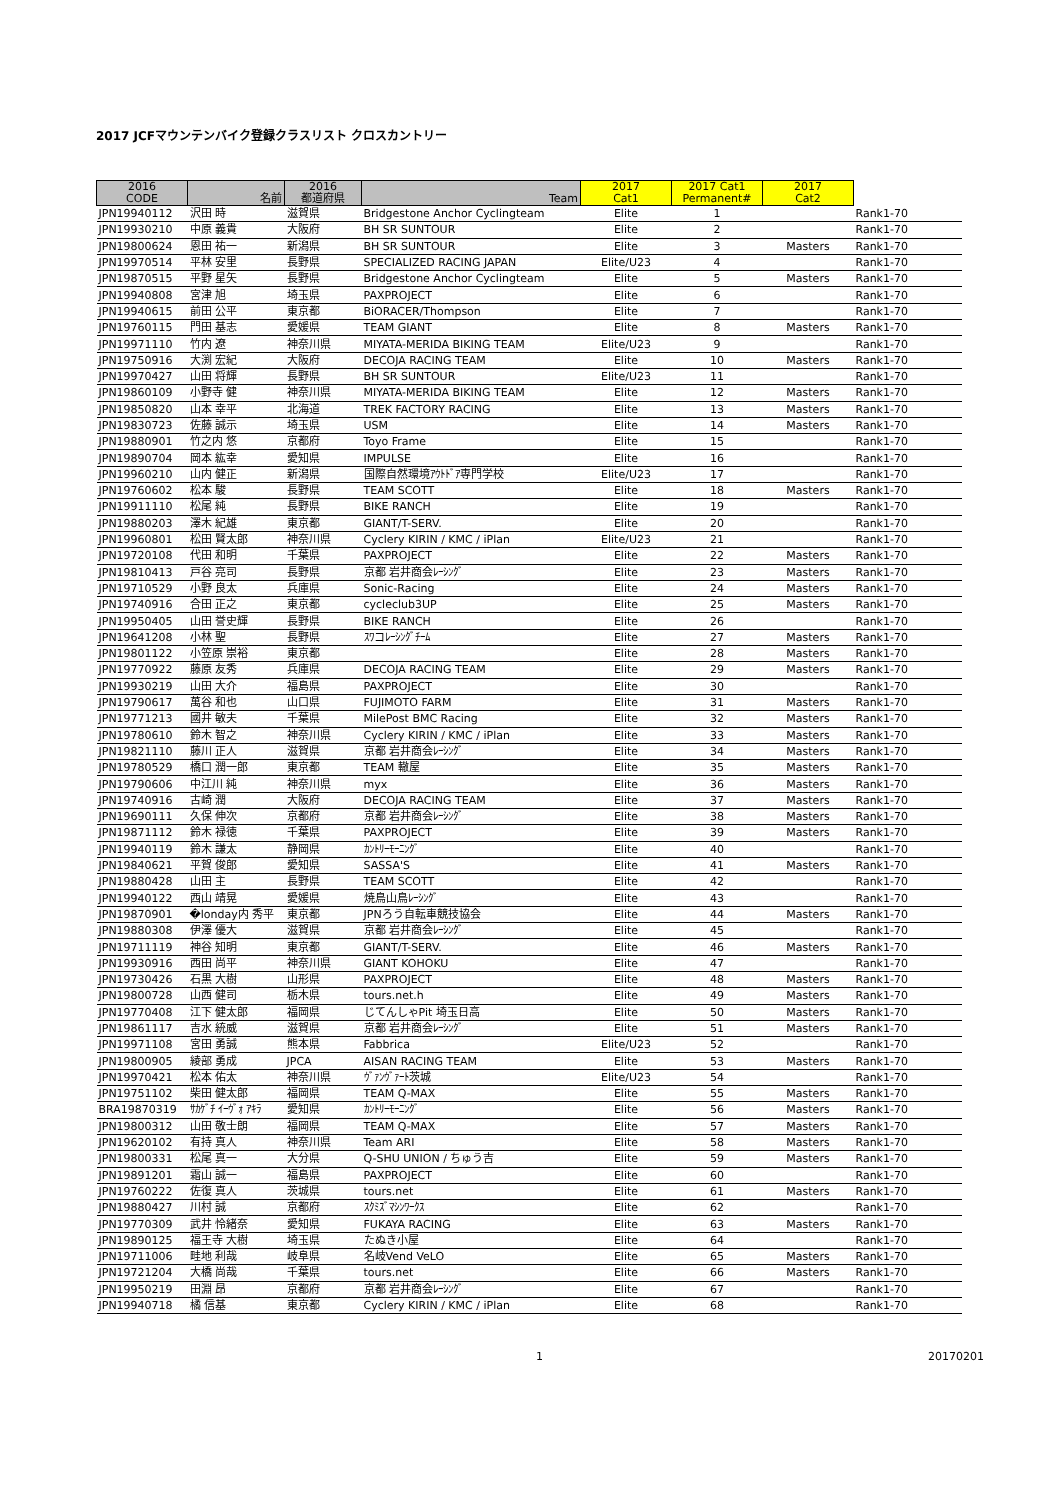2017 JCFマウンテンバイク登録クラスリスト クロスカントリー
| 2016 CODE | 名前 | 2016 都道府県 | Team | 2017 Cat1 | 2017 Cat1 Permanent# | 2017 Cat2 | |
| --- | --- | --- | --- | --- | --- | --- | --- |
| JPN19940112 | 沢田 時 | 滋賀県 | Bridgestone Anchor Cyclingteam | Elite | 1 | | Rank1-70 |
| JPN19930210 | 中原 義貴 | 大阪府 | BH SR SUNTOUR | Elite | 2 | | Rank1-70 |
| JPN19800624 | 恩田 祐一 | 新潟県 | BH SR SUNTOUR | Elite | 3 | Masters | Rank1-70 |
| JPN19970514 | 平林 安里 | 長野県 | SPECIALIZED RACING JAPAN | Elite/U23 | 4 | | Rank1-70 |
| JPN19870515 | 平野 星矢 | 長野県 | Bridgestone Anchor Cyclingteam | Elite | 5 | Masters | Rank1-70 |
| JPN19940808 | 宮津 旭 | 埼玉県 | PAXPROJECT | Elite | 6 | | Rank1-70 |
| JPN19940615 | 前田 公平 | 東京都 | BiORACER/Thompson | Elite | 7 | | Rank1-70 |
| JPN19760115 | 門田 基志 | 愛媛県 | TEAM GIANT | Elite | 8 | Masters | Rank1-70 |
| JPN19971110 | 竹内 遼 | 神奈川県 | MIYATA-MERIDA BIKING TEAM | Elite/U23 | 9 | | Rank1-70 |
| JPN19750916 | 大渕 宏紀 | 大阪府 | DECOJA RACING TEAM | Elite | 10 | Masters | Rank1-70 |
| JPN19970427 | 山田 将輝 | 長野県 | BH SR SUNTOUR | Elite/U23 | 11 | | Rank1-70 |
| JPN19860109 | 小野寺 健 | 神奈川県 | MIYATA-MERIDA BIKING TEAM | Elite | 12 | Masters | Rank1-70 |
| JPN19850820 | 山本 幸平 | 北海道 | TREK FACTORY RACING | Elite | 13 | Masters | Rank1-70 |
| JPN19830723 | 佐藤 誠示 | 埼玉県 | USM | Elite | 14 | Masters | Rank1-70 |
| JPN19880901 | 竹之内 悠 | 京都府 | Toyo Frame | Elite | 15 | | Rank1-70 |
| JPN19890704 | 岡本 紘幸 | 愛知県 | IMPULSE | Elite | 16 | | Rank1-70 |
| JPN19960210 | 山内 健正 | 新潟県 | 国際自然環境ｱｳﾄﾄﾞｱ専門学校 | Elite/U23 | 17 | | Rank1-70 |
| JPN19760602 | 松本 駿 | 長野県 | TEAM SCOTT | Elite | 18 | Masters | Rank1-70 |
| JPN19911110 | 松尾 純 | 長野県 | BIKE RANCH | Elite | 19 | | Rank1-70 |
| JPN19880203 | 澤木 紀雄 | 東京都 | GIANT/T-SERV. | Elite | 20 | | Rank1-70 |
| JPN19960801 | 松田 賢太郎 | 神奈川県 | Cyclery KIRIN / KMC / iPlan | Elite/U23 | 21 | | Rank1-70 |
| JPN19720108 | 代田 和明 | 千葉県 | PAXPROJECT | Elite | 22 | Masters | Rank1-70 |
| JPN19810413 | 戸谷 亮司 | 長野県 | 京都 岩井商会ﾚｰｼﾝｸﾞ | Elite | 23 | Masters | Rank1-70 |
| JPN19710529 | 小野 良太 | 兵庫県 | Sonic-Racing | Elite | 24 | Masters | Rank1-70 |
| JPN19740916 | 合田 正之 | 東京都 | cycleclub3UP | Elite | 25 | Masters | Rank1-70 |
| JPN19950405 | 山田 誉史輝 | 長野県 | BIKE RANCH | Elite | 26 | | Rank1-70 |
| JPN19641208 | 小林 聖 | 長野県 | ｽﾜコﾚｰｼﾝｸﾞﾁｰﾑ | Elite | 27 | Masters | Rank1-70 |
| JPN19801122 | 小笠原 崇裕 | 東京都 | | Elite | 28 | Masters | Rank1-70 |
| JPN19770922 | 藤原 友秀 | 兵庫県 | DECOJA RACING TEAM | Elite | 29 | Masters | Rank1-70 |
| JPN19930219 | 山田 大介 | 福島県 | PAXPROJECT | Elite | 30 | | Rank1-70 |
| JPN19790617 | 萬谷 和也 | 山口県 | FUJIMOTO FARM | Elite | 31 | Masters | Rank1-70 |
| JPN19771213 | 國井 敏夫 | 千葉県 | MilePost BMC Racing | Elite | 32 | Masters | Rank1-70 |
| JPN19780610 | 鈴木 智之 | 神奈川県 | Cyclery KIRIN / KMC / iPlan | Elite | 33 | Masters | Rank1-70 |
| JPN19821110 | 藤川 正人 | 滋賀県 | 京都 岩井商会ﾚｰｼﾝｸﾞ | Elite | 34 | Masters | Rank1-70 |
| JPN19780529 | 橋口 潤一郎 | 東京都 | TEAM 轍屋 | Elite | 35 | Masters | Rank1-70 |
| JPN19790606 | 中江川 純 | 神奈川県 | myx | Elite | 36 | Masters | Rank1-70 |
| JPN19740916 | 古崎 潤 | 大阪府 | DECOJA RACING TEAM | Elite | 37 | Masters | Rank1-70 |
| JPN19690111 | 久保 伸次 | 京都府 | 京都 岩井商会ﾚｰｼﾝｸﾞ | Elite | 38 | Masters | Rank1-70 |
| JPN19871112 | 鈴木 禄徳 | 千葉県 | PAXPROJECT | Elite | 39 | Masters | Rank1-70 |
| JPN19940119 | 鈴木 謙太 | 静岡県 | ｶﾝﾄﾘｰﾓｰﾆﾝｸﾞ | Elite | 40 | | Rank1-70 |
| JPN19840621 | 平賀 俊郎 | 愛知県 | SASSA'S | Elite | 41 | Masters | Rank1-70 |
| JPN19880428 | 山田 主 | 長野県 | TEAM SCOTT | Elite | 42 | | Rank1-70 |
| JPN19940122 | 西山 靖晃 | 愛媛県 | 焼鳥山鳥ﾚｰｼﾝｸﾞ | Elite | 43 | | Rank1-70 |
| JPN19870901 | �londay内 秀平 | 東京都 | JPNろう自転車競技協会 | Elite | 44 | Masters | Rank1-70 |
| JPN19880308 | 伊澤 優大 | 滋賀県 | 京都 岩井商会ﾚｰｼﾝｸﾞ | Elite | 45 | | Rank1-70 |
| JPN19711119 | 神谷 知明 | 東京都 | GIANT/T-SERV. | Elite | 46 | Masters | Rank1-70 |
| JPN19930916 | 西田 尚平 | 神奈川県 | GIANT KOHOKU | Elite | 47 | | Rank1-70 |
| JPN19730426 | 石黒 大樹 | 山形県 | PAXPROJECT | Elite | 48 | Masters | Rank1-70 |
| JPN19800728 | 山西 健司 | 栃木県 | tours.net.h | Elite | 49 | Masters | Rank1-70 |
| JPN19770408 | 江下 健太郎 | 福岡県 | じてんしゃPit 埼玉日高 | Elite | 50 | Masters | Rank1-70 |
| JPN19861117 | 吉水 統威 | 滋賀県 | 京都 岩井商会ﾚｰｼﾝｸﾞ | Elite | 51 | Masters | Rank1-70 |
| JPN19971108 | 宮田 勇誠 | 熊本県 | Fabbrica | Elite/U23 | 52 | | Rank1-70 |
| JPN19800905 | 綾部 勇成 | JPCA | AISAN RACING TEAM | Elite | 53 | Masters | Rank1-70 |
| JPN19970421 | 松本 佑太 | 神奈川県 | ｳﾞｧﾝｳﾞｧｰﾄ茨城 | Elite/U23 | 54 | | Rank1-70 |
| JPN19751102 | 柴田 健太郎 | 福岡県 | TEAM Q-MAX | Elite | 55 | Masters | Rank1-70 |
| BRA19870319 | ｻｶｹﾞﾁ ｲｰｳﾞｫ ｱｷﾗ | 愛知県 | ｶﾝﾄﾘｰﾓｰﾆﾝｸﾞ | Elite | 56 | Masters | Rank1-70 |
| JPN19800312 | 山田 敬士朗 | 福岡県 | TEAM Q-MAX | Elite | 57 | Masters | Rank1-70 |
| JPN19620102 | 有持 真人 | 神奈川県 | Team ARI | Elite | 58 | Masters | Rank1-70 |
| JPN19800331 | 松尾 真一 | 大分県 | Q-SHU UNION / ちゅう吉 | Elite | 59 | Masters | Rank1-70 |
| JPN19891201 | 霜山 誠一 | 福島県 | PAXPROJECT | Elite | 60 | | Rank1-70 |
| JPN19760222 | 佐復 真人 | 茨城県 | tours.net | Elite | 61 | Masters | Rank1-70 |
| JPN19880427 | 川村 誠 | 京都府 | ｽｸﾐｽﾞﾏｼﾝﾜｰｸｽ | Elite | 62 | | Rank1-70 |
| JPN19770309 | 武井 怜緒奈 | 愛知県 | FUKAYA RACING | Elite | 63 | Masters | Rank1-70 |
| JPN19890125 | 福王寺 大樹 | 埼玉県 | たぬき小屋 | Elite | 64 | | Rank1-70 |
| JPN19711006 | 畦地 利哉 | 岐阜県 | 名岐Vend VeLO | Elite | 65 | Masters | Rank1-70 |
| JPN19721204 | 大橋 尚哉 | 千葉県 | tours.net | Elite | 66 | Masters | Rank1-70 |
| JPN19950219 | 田淵 昂 | 京都府 | 京都 岩井商会ﾚｰｼﾝｸﾞ | Elite | 67 | | Rank1-70 |
| JPN19940718 | 橘 信基 | 東京都 | Cyclery KIRIN / KMC / iPlan | Elite | 68 | | Rank1-70 |
1 20170201